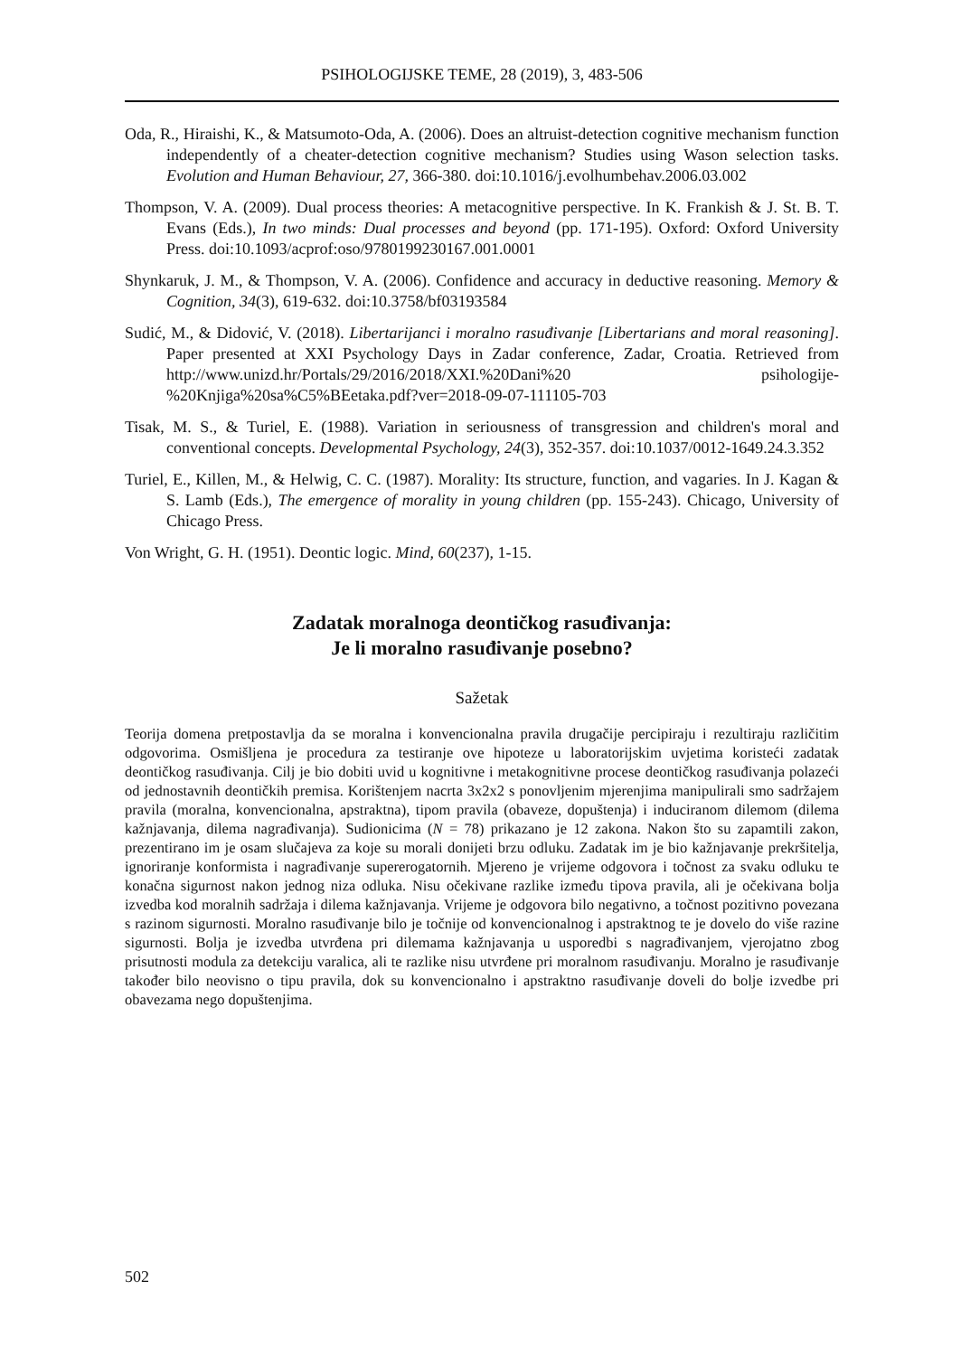PSIHOLOGIJSKE TEME, 28 (2019), 3, 483-506
Oda, R., Hiraishi, K., & Matsumoto-Oda, A. (2006). Does an altruist-detection cognitive mechanism function independently of a cheater-detection cognitive mechanism? Studies using Wason selection tasks. Evolution and Human Behaviour, 27, 366-380. doi:10.1016/j.evolhumbehav.2006.03.002
Thompson, V. A. (2009). Dual process theories: A metacognitive perspective. In K. Frankish & J. St. B. T. Evans (Eds.), In two minds: Dual processes and beyond (pp. 171-195). Oxford: Oxford University Press. doi:10.1093/acprof:oso/9780199230167.001.0001
Shynkaruk, J. M., & Thompson, V. A. (2006). Confidence and accuracy in deductive reasoning. Memory & Cognition, 34(3), 619-632. doi:10.3758/bf03193584
Sudić, M., & Didović, V. (2018). Libertarijanci i moralno rasuđivanje [Libertarians and moral reasoning]. Paper presented at XXI Psychology Days in Zadar conference, Zadar, Croatia. Retrieved from http://www.unizd.hr/Portals/29/2016/2018/XXI.%20Dani%20 psihologije-%20Knjiga%20sa%C5%BEetaka.pdf?ver=2018-09-07-111105-703
Tisak, M. S., & Turiel, E. (1988). Variation in seriousness of transgression and children's moral and conventional concepts. Developmental Psychology, 24(3), 352-357. doi:10.1037/0012-1649.24.3.352
Turiel, E., Killen, M., & Helwig, C. C. (1987). Morality: Its structure, function, and vagaries. In J. Kagan & S. Lamb (Eds.), The emergence of morality in young children (pp. 155-243). Chicago, University of Chicago Press.
Von Wright, G. H. (1951). Deontic logic. Mind, 60(237), 1-15.
Zadatak moralnoga deontičkog rasuđivanja:
Je li moralno rasuđivanje posebno?
Sažetak
Teorija domena pretpostavlja da se moralna i konvencionalna pravila drugačije percipiraju i rezultiraju različitim odgovorima. Osmišljena je procedura za testiranje ove hipoteze u laboratorijskim uvjetima koristeći zadatak deontičkog rasuđivanja. Cilj je bio dobiti uvid u kognitivne i metakognitivne procese deontičkog rasuđivanja polazeći od jednostavnih deontičkih premisa. Korištenjem nacrta 3x2x2 s ponovljenim mjerenjima manipulirali smo sadržajem pravila (moralna, konvencionalna, apstraktna), tipom pravila (obaveze, dopuštenja) i induciranom dilemom (dilema kažnjavanja, dilema nagrađivanja). Sudionicima (N = 78) prikazano je 12 zakona. Nakon što su zapamtili zakon, prezentirano im je osam slučajeva za koje su morali donijeti brzu odluku. Zadatak im je bio kažnjavanje prekršitelja, ignoriranje konformista i nagrađivanje supererogatornih. Mjereno je vrijeme odgovora i točnost za svaku odluku te konačna sigurnost nakon jednog niza odluka. Nisu očekivane razlike između tipova pravila, ali je očekivana bolja izvedba kod moralnih sadržaja i dilema kažnjavanja. Vrijeme je odgovora bilo negativno, a točnost pozitivno povezana s razinom sigurnosti. Moralno rasuđivanje bilo je točnije od konvencionalnog i apstraktnog te je dovelo do više razine sigurnosti. Bolja je izvedba utvrđena pri dilemama kažnjavanja u usporedbi s nagrađivanjem, vjerojatno zbog prisutnosti modula za detekciju varalica, ali te razlike nisu utvrđene pri moralnom rasuđivanju. Moralno je rasuđivanje također bilo neovisno o tipu pravila, dok su konvencionalno i apstraktno rasuđivanje doveli do bolje izvedbe pri obavezama nego dopuštenjima.
502